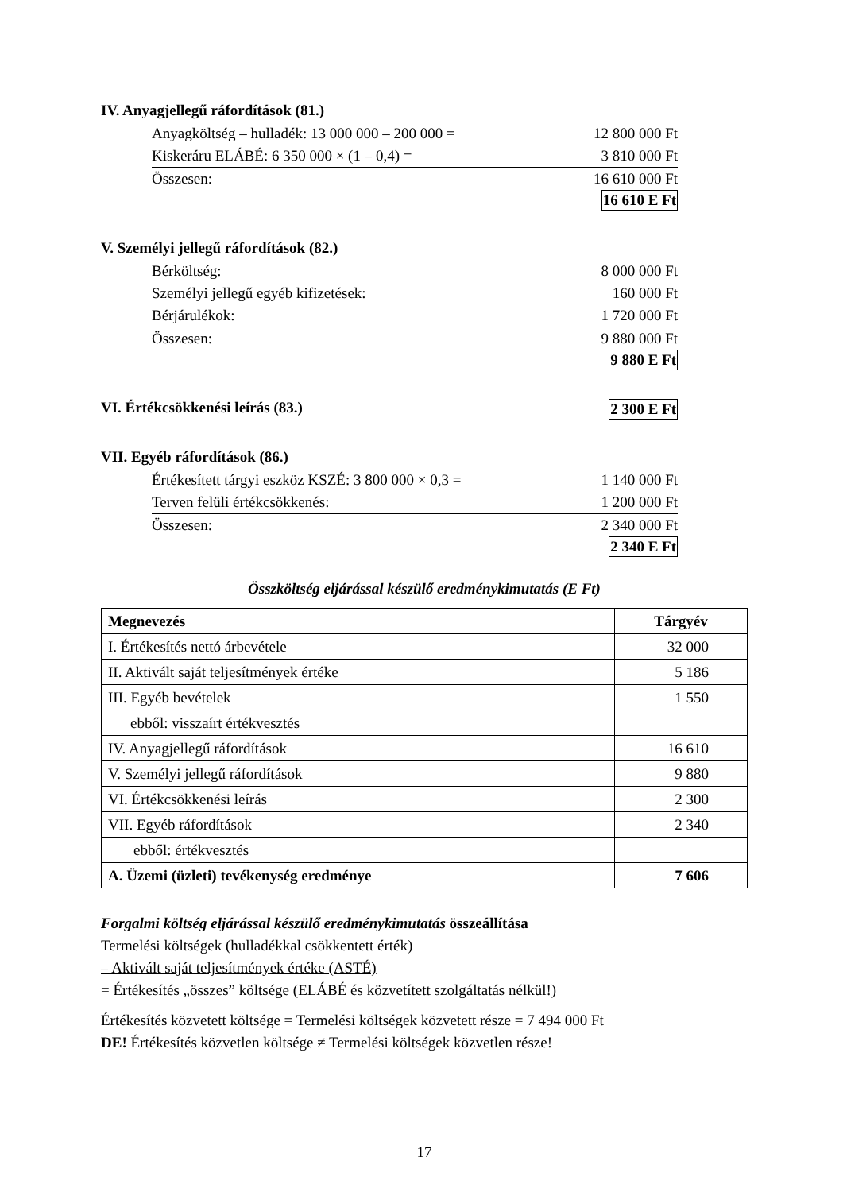IV. Anyagjellegű ráfordítások (81.)
Anyagköltség – hulladék: 13 000 000 – 200 000 = 12 800 000 Ft
Kiskeráru ELÁBÉ: 6 350 000 × (1 – 0,4) = 3 810 000 Ft
Összesen: 16 610 000 Ft
16 610 E Ft
V. Személyi jellegű ráfordítások (82.)
Bérköltség: 8 000 000 Ft
Személyi jellegű egyéb kifizetések: 160 000 Ft
Bérjárulékok: 1 720 000 Ft
Összesen: 9 880 000 Ft
9 880 E Ft
VI. Értékcsökkenési leírás (83.)
2 300 E Ft
VII. Egyéb ráfordítások (86.)
Értékesített tárgyi eszköz KSZÉ: 3 800 000 × 0,3 = 1 140 000 Ft
Terven felüli értékcsökkenés: 1 200 000 Ft
Összesen: 2 340 000 Ft
2 340 E Ft
Összköltség eljárással készülő eredménykimutatás (E Ft)
| Megnevezés | Tárgyév |
| --- | --- |
| I. Értékesítés nettó árbevétele | 32 000 |
| II. Aktivált saját teljesítmények értéke | 5 186 |
| III. Egyéb bevételek | 1 550 |
| ebből: visszaírt értékvesztés | |
| IV. Anyagjellegű ráfordítások | 16 610 |
| V. Személyi jellegű ráfordítások | 9 880 |
| VI. Értékcsökkenési leírás | 2 300 |
| VII. Egyéb ráfordítások | 2 340 |
| ebből: értékvesztés | |
| A. Üzemi (üzleti) tevékenység eredménye | 7 606 |
Forgalmi költség eljárással készülő eredménykimutatás összeállítása
Termelési költségek (hulladékkal csökkentett érték)
– Aktivált saját teljesítmények értéke (ASTÉ)
= Értékesítés „összes” költsége (ELÁBÉ és közvetített szolgáltatás nélkül!)
Értékesítés közvetett költsége = Termelési költségek közvetett része = 7 494 000 Ft
DE! Értékesítés közvetlen költsége ≠ Termelési költségek közvetlen része!
17